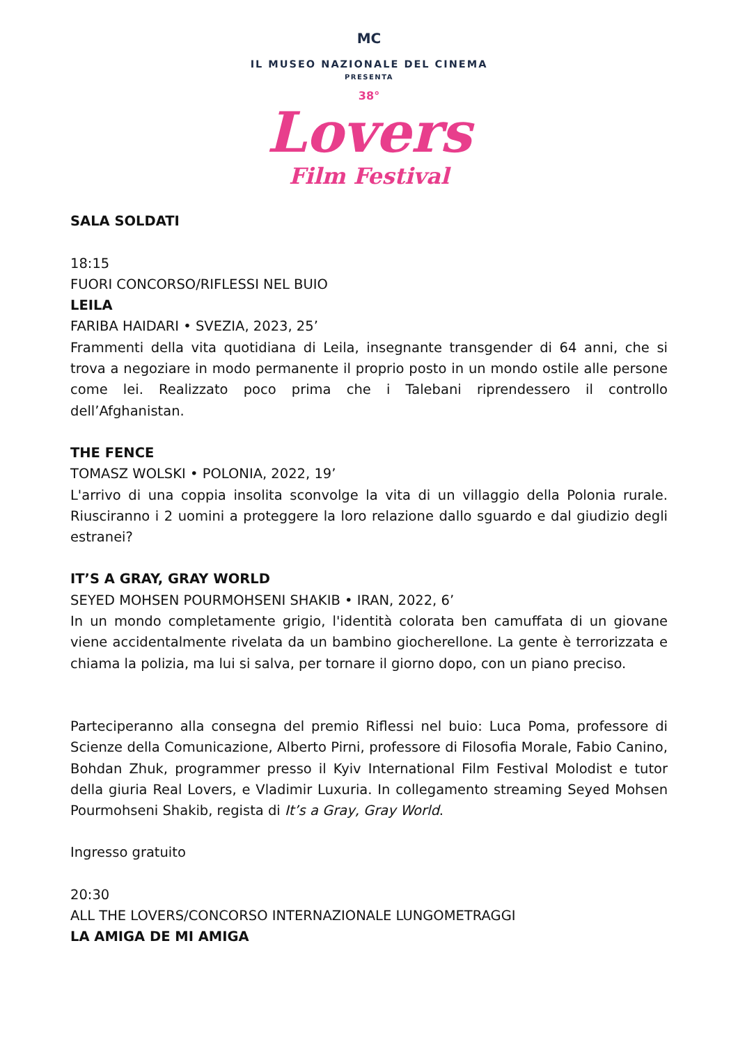MC
IL MUSEO NAZIONALE DEL CINEMA
PRESENTA
38°
Lovers
Film Festival
SALA SOLDATI
18:15
FUORI CONCORSO/RIFLESSI NEL BUIO
LEILA
FARIBA HAIDARI • SVEZIA, 2023, 25’
Frammenti della vita quotidiana di Leila, insegnante transgender di 64 anni, che si trova a negoziare in modo permanente il proprio posto in un mondo ostile alle persone come lei. Realizzato poco prima che i Talebani riprendessero il controllo dell’Afghanistan.
THE FENCE
TOMASZ WOLSKI • POLONIA, 2022, 19’
L'arrivo di una coppia insolita sconvolge la vita di un villaggio della Polonia rurale. Riusciranno i 2 uomini a proteggere la loro relazione dallo sguardo e dal giudizio degli estranei?
IT’S A GRAY, GRAY WORLD
SEYED MOHSEN POURMOHSENI SHAKIB • IRAN, 2022, 6’
In un mondo completamente grigio, l'identità colorata ben camuffata di un giovane viene accidentalmente rivelata da un bambino giocherellone. La gente è terrorizzata e chiama la polizia, ma lui si salva, per tornare il giorno dopo, con un piano preciso.
Parteciperanno alla consegna del premio Riflessi nel buio: Luca Poma, professore di Scienze della Comunicazione, Alberto Pirni, professore di Filosofia Morale, Fabio Canino, Bohdan Zhuk, programmer presso il Kyiv International Film Festival Molodist e tutor della giuria Real Lovers, e Vladimir Luxuria. In collegamento streaming Seyed Mohsen Pourmohseni Shakib, regista di It’s a Gray, Gray World.
Ingresso gratuito
20:30
ALL THE LOVERS/CONCORSO INTERNAZIONALE LUNGOMETRAGGI
LA AMIGA DE MI AMIGA